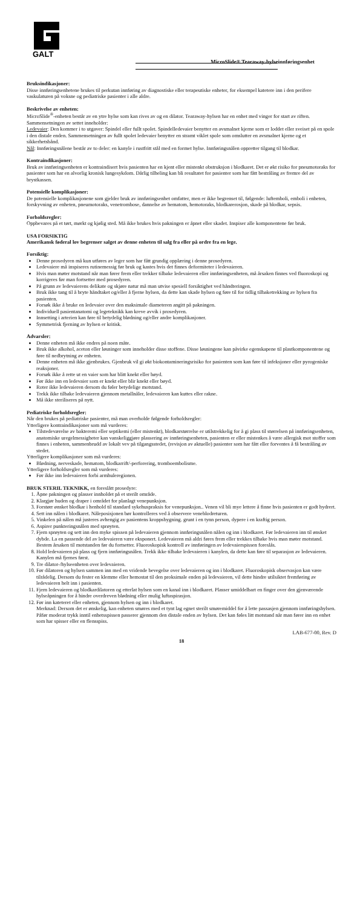GALT
MicroSlide® Tearaway-hylseinnføringsenhet
Bruksindikasjoner:
Disse innføringsenhetene brukes til perkutan innføring av diagnostiske eller terapeutiske enheter, for eksempel katetere inn i den perifere vaskulaturen på voksne og pediatriske pasienter i alle aldre.
Beskrivelse av enheten:
MicroSlide<sup>®</sup>-enheten består av en ytre hylse som kan rives av og en dilator. Tearaway-hylsen har en enhet med vinger for start av riften.
Sammensetningen av settet inneholder:
Ledevaier: Den kommer i to utgaver: Spindel eller fullt spolet. Spindelledevaier benytter en avsmalnet kjerne som er loddet eller sveiset på en spole i den distale enden. Sammensetningen av fullt spolet ledevaier benytter en stramt viklet spole som omslutter en avsmalnet kjerne og et sikkerhetsbånd.
Nål: Innføringsnålene består av to deler: en kanyle i rustfritt stål med en formet hylse. Innføringsnålen oppretter tilgang til blodkar.
Kontraindikasjoner:
Bruk av innføringsenheten er kontraindisert hvis pasienten har en kjent eller mistenkt obstruksjon i blodkaret. Det er økt risiko for pneumotoraks for pasienter som har en alvorlig kronisk lungesykdom. Dårlig tilheling kan bli resultatet for pasienter som har fått bestråling av fremre del av brystkassen.
Potensielle komplikasjoner:
De potensielle komplikasjonene som gjelder bruk av innføringsenhet omfatter, men er ikke begrenset til, følgende: luftemboli, emboli i enheten, forskyvning av enheten, pneumotoraks, venetrombose, dannelse av hematom, hemotoraks, blodkarerosjon, skade på blodkar, sepsis.
Forholdsregler:
Oppbevares på et tørt, mørkt og kjølig sted. Må ikke brukes hvis pakningen er åpnet eller skadet. Inspiser alle komponentene før bruk.
USA FORSIKTIG
Amerikansk føderal lov begrenser salget av denne enheten til salg fra eller på ordre fra en lege.
Forsiktig:
Denne prosedyren må kun utføres av leger som har fått grundig opplæring i denne prosedyren.
Ledevaiere må inspiseres rutinemessig før bruk og kastes hvis det finnes deformiteter i ledevaieren.
Hvis man møter motstand når man fører frem eller trekker tilbake ledevaieren eller innføringsenheten, må årsaken finnes ved fluoroskopi og korrigeres før man fortsetter med prosedyren.
På grunn av ledevaierens delikate og skjøre natur må man utvise spesiell forsiktighet ved håndteringen.
Bruk ikke tang til å bryte håndtaket og/eller å fjerne hylsen, da dette kan skade hylsen og føre til for tidlig tilbaketrekking av hylsen fra pasienten.
Forsøk ikke å bruke en ledevaier over den maksimale diameteren angitt på pakningen.
Individuell pasientanatomi og legeteknikk kan kreve avvik i prosedyren.
Innsetting i arterien kan føre til betydelig blødning og/eller andre komplikasjoner.
Symmetrisk fjerning av hylsen er kritisk.
Advarsler:
Denne enheten må ikke endres på noen måte.
Bruk ikke alkohol, aceton eller løsninger som inneholder disse stoffene. Disse løsningene kan påvirke egenskapene til plastkomponentene og føre til nedbrytning av enheten.
Denne enheten må ikke gjenbrukes. Gjenbruk vil gi økt biokontamineringsrisiko for pasienten som kan føre til infeksjoner eller pyrogeniske reaksjoner.
Forsøk ikke å rette ut en vaier som har blitt knekt eller bøyd.
Før ikke inn en ledevaier som er knekt eller blir knekt eller bøyd.
Roter ikke ledevaieren dersom du føler betydelige motstand.
Trekk ikke tilbake ledevaieren gjennom metallnåler, ledevaieren kan kuttes eller rakne.
Må ikke steriliseres på nytt.
Pediatriske forholdsregler:
Når den brukes på pediatriske pasienter, må man overholde følgende forholdsregler:
Ytterligere kontraindikasjoner som må vurderes:
Tilstedeværelse av bakteremi eller septikemi (eller mistenkt), blodkarstørrelse er utilstrekkelig for å gi plass til størrelsen på innføringsenheten, anatomiske uregelmessigheter kan vanskeliggjøre plassering av innføringsenheten, pasienten er eller mistenkes å være allergisk mot stoffer som finnes i enheten, sammenbrudd av lokalt vev på tilgangsstedet, (revisjon av aktuelle) pasienter som har fått eller forventes å få bestråling av stedet.
Ytterligere komplikasjoner som må vurderes:
Blødning, nerveskade, hematom, blodkarrift/-perforering, tromboembolisme.
Ytterligere forholdsregler som må vurderes:
Før ikke inn ledevaieren forbi armhuleregionen.
BRUK STERIL TEKNIKK, en foreslått prosedyre:
1. Åpne pakningen og plasser innholdet på et sterilt område.
2. Klargjør huden og draper i området for planlagt venepunksjon.
3. Forstørr ønsket blodkar i henhold til standard sykehuspraksis for venepunksjon.. Venen vil bli mye lettere å finne hvis pasienten er godt hydrert.
4. Sett inn nålen i blodkaret. Nåleposisjonen bør kontrolleres ved å observere veneblodreturen.
5. Vinkelen på nålen må justeres avhengig av pasientens kroppsbygning. grunt i en tynn person, dypere i en kraftig person.
6. Aspirer punkteringsnålen med sprøyten.
7. Fjern sprøyten og sett inn den myke spissen på ledevaieren gjennom innføringsnålen nålen og inn i blodkaret. Før ledevaieren inn til ønsket dybde. La en passende del av ledevaieren være eksponert. Ledevaieren må aldri føres frem eller trekkes tilbake hvis man møter motstand. Bestem årsaken til motstanden før du fortsetter. Fluoroskopisk kontroll av innføringen av ledevaierspissen foreslås.
8. Hold ledevaieren på plass og fjern innføringsnålen. Trekk ikke tilbake ledevaieren i kanylen, da dette kan føre til separasjon av ledevaieren. Kanylen må fjernes først.
9. Tre dilator-/hylseenheten over ledevaieren.
10. Før dilatoren og hylsen sammen inn med en vridende bevegelse over ledevaieren og inn i blodkaret. Fluoroskopisk observasjon kan være tilrådelig. Dersom du fester en klemme eller hemostat til den proksimale enden på ledevaieren, vil dette hindre utilsiktet fremføring av ledevaieren helt inn i pasienten.
11. Fjern ledevaieren og blodkardilatoren og etterlat hylsen som en kanal inn i blodkaret. Plasser umiddelbart en finger over den gjenværende hylseåpningen for å hindre overdreven blødning eller mulig luftaspirasjon.
12. Før inn kateteret eller enheten, gjennom hylsen og inn i blodkaret.
Merknad: Dersom det er ønskelig, kan enheten smøres med et tynt lag egnet sterilt smøremiddel for å lette passasjen gjennom innføringshylsen. Påfør moderat trykk inntil enhetsspissen passerer gjennom den distale enden av hylsen. Det kan føles litt motstand når man fører inn en enhet som har spisser eller en flensspiss.
LAB-677-00, Rev. D
18